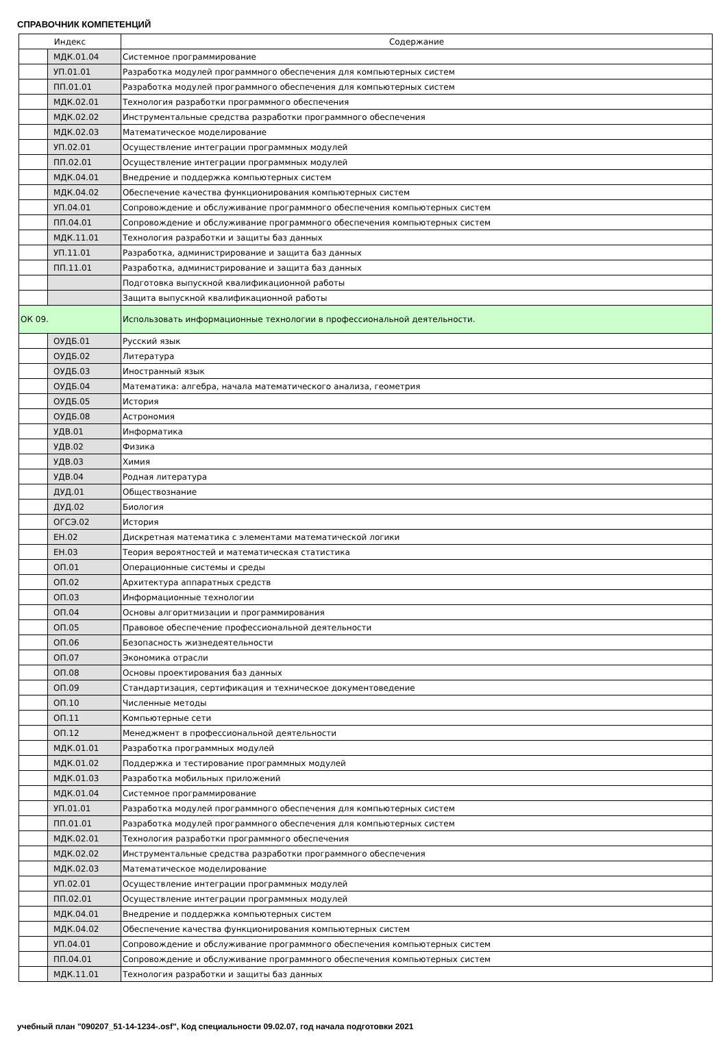СПРАВОЧНИК КОМПЕТЕНЦИЙ
| Индекс | | Содержание |
| --- | --- | --- |
| | МДК.01.04 | Системное программирование |
| | УП.01.01 | Разработка модулей программного обеспечения для компьютерных систем |
| | ПП.01.01 | Разработка модулей программного обеспечения для компьютерных систем |
| | МДК.02.01 | Технология разработки программного обеспечения |
| | МДК.02.02 | Инструментальные средства разработки программного обеспечения |
| | МДК.02.03 | Математическое моделирование |
| | УП.02.01 | Осуществление интеграции программных модулей |
| | ПП.02.01 | Осуществление интеграции программных модулей |
| | МДК.04.01 | Внедрение и поддержка компьютерных систем |
| | МДК.04.02 | Обеспечение качества функционирования компьютерных систем |
| | УП.04.01 | Сопровождение и обслуживание программного обеспечения компьютерных систем |
| | ПП.04.01 | Сопровождение и обслуживание программного обеспечения компьютерных систем |
| | МДК.11.01 | Технология разработки и защиты баз данных |
| | УП.11.01 | Разработка, администрирование и защита баз данных |
| | ПП.11.01 | Разработка, администрирование и защита баз данных |
| | | Подготовка выпускной квалификационной работы |
| | | Защита выпускной квалификационной работы |
| ОК 09. | | Использовать информационные технологии в профессиональной деятельности. |
| | ОУДБ.01 | Русский язык |
| | ОУДБ.02 | Литература |
| | ОУДБ.03 | Иностранный язык |
| | ОУДБ.04 | Математика: алгебра, начала математического анализа, геометрия |
| | ОУДБ.05 | История |
| | ОУДБ.08 | Астрономия |
| | УДВ.01 | Информатика |
| | УДВ.02 | Физика |
| | УДВ.03 | Химия |
| | УДВ.04 | Родная литература |
| | ДУД.01 | Обществознание |
| | ДУД.02 | Биология |
| | ОГСЭ.02 | История |
| | ЕН.02 | Дискретная математика с элементами математической логики |
| | ЕН.03 | Теория вероятностей и математическая статистика |
| | ОП.01 | Операционные системы и среды |
| | ОП.02 | Архитектура аппаратных средств |
| | ОП.03 | Информационные технологии |
| | ОП.04 | Основы алгоритмизации и программирования |
| | ОП.05 | Правовое обеспечение профессиональной деятельности |
| | ОП.06 | Безопасность жизнедеятельности |
| | ОП.07 | Экономика отрасли |
| | ОП.08 | Основы проектирования баз данных |
| | ОП.09 | Стандартизация, сертификация и техническое документоведение |
| | ОП.10 | Численные методы |
| | ОП.11 | Компьютерные сети |
| | ОП.12 | Менеджмент в профессиональной деятельности |
| | МДК.01.01 | Разработка программных модулей |
| | МДК.01.02 | Поддержка и тестирование программных модулей |
| | МДК.01.03 | Разработка мобильных приложений |
| | МДК.01.04 | Системное программирование |
| | УП.01.01 | Разработка модулей программного обеспечения для компьютерных систем |
| | ПП.01.01 | Разработка модулей программного обеспечения для компьютерных систем |
| | МДК.02.01 | Технология разработки программного обеспечения |
| | МДК.02.02 | Инструментальные средства разработки программного обеспечения |
| | МДК.02.03 | Математическое моделирование |
| | УП.02.01 | Осуществление интеграции программных модулей |
| | ПП.02.01 | Осуществление интеграции программных модулей |
| | МДК.04.01 | Внедрение и поддержка компьютерных систем |
| | МДК.04.02 | Обеспечение качества функционирования компьютерных систем |
| | УП.04.01 | Сопровождение и обслуживание программного обеспечения компьютерных систем |
| | ПП.04.01 | Сопровождение и обслуживание программного обеспечения компьютерных систем |
| | МДК.11.01 | Технология разработки и защиты баз данных |
учебный план "090207_51-14-1234-.osf", Код специальности 09.02.07, год начала подготовки 2021